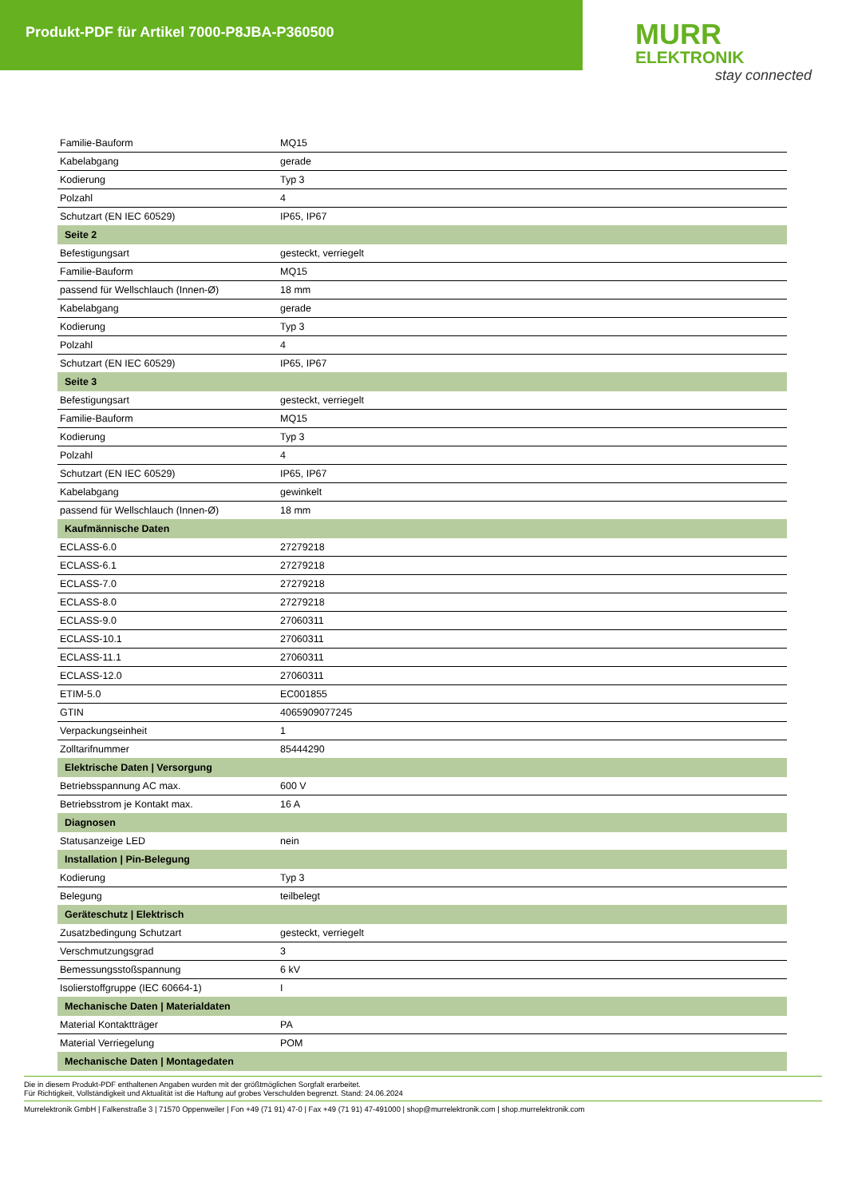Produkt-PDF für Artikel 7000-P8JBA-P360500
MURR
ELEKTRONIK
stay connected
| Familie-Bauform | MQ15 |
| Kabelabgang | gerade |
| Kodierung | Typ 3 |
| Polzahl | 4 |
| Schutzart (EN IEC 60529) | IP65, IP67 |
| Seite 2 | |
| Befestigungsart | gesteckt, verriegelt |
| Familie-Bauform | MQ15 |
| passend für Wellschlauch (Innen-Ø) | 18 mm |
| Kabelabgang | gerade |
| Kodierung | Typ 3 |
| Polzahl | 4 |
| Schutzart (EN IEC 60529) | IP65, IP67 |
| Seite 3 | |
| Befestigungsart | gesteckt, verriegelt |
| Familie-Bauform | MQ15 |
| Kodierung | Typ 3 |
| Polzahl | 4 |
| Schutzart (EN IEC 60529) | IP65, IP67 |
| Kabelabgang | gewinkelt |
| passend für Wellschlauch (Innen-Ø) | 18 mm |
| Kaufmännische Daten | |
| ECLASS-6.0 | 27279218 |
| ECLASS-6.1 | 27279218 |
| ECLASS-7.0 | 27279218 |
| ECLASS-8.0 | 27279218 |
| ECLASS-9.0 | 27060311 |
| ECLASS-10.1 | 27060311 |
| ECLASS-11.1 | 27060311 |
| ECLASS-12.0 | 27060311 |
| ETIM-5.0 | EC001855 |
| GTIN | 4065909077245 |
| Verpackungseinheit | 1 |
| Zolltarifnummer | 85444290 |
| Elektrische Daten / Versorgung | |
| Betriebsspannung AC max. | 600 V |
| Betriebsstrom je Kontakt max. | 16 A |
| Diagnosen | |
| Statusanzeige LED | nein |
| Installation / Pin-Belegung | |
| Kodierung | Typ 3 |
| Belegung | teilbelegt |
| Geräteschutz / Elektrisch | |
| Zusatzbedingung Schutzart | gesteckt, verriegelt |
| Verschmutzungsgrad | 3 |
| Bemessungsstoßspannung | 6 kV |
| Isolierstoffgruppe (IEC 60664-1) | I |
| Mechanische Daten / Materialdaten | |
| Material Kontaktträger | PA |
| Material Verriegelung | POM |
| Mechanische Daten / Montagedaten | |
Die in diesem Produkt-PDF enthaltenen Angaben wurden mit der größtmöglichen Sorgfalt erarbeitet.
Für Richtigkeit, Vollständigkeit und Aktualität ist die Haftung auf grobes Verschulden begrenzt. Stand: 24.06.2024
Murrelektronik GmbH | Falkenstraße 3 | 71570 Oppenweiler | Fon +49 (71 91) 47-0 | Fax +49 (71 91) 47-491000 | shop@murrelektronik.com | shop.murrelektronik.com